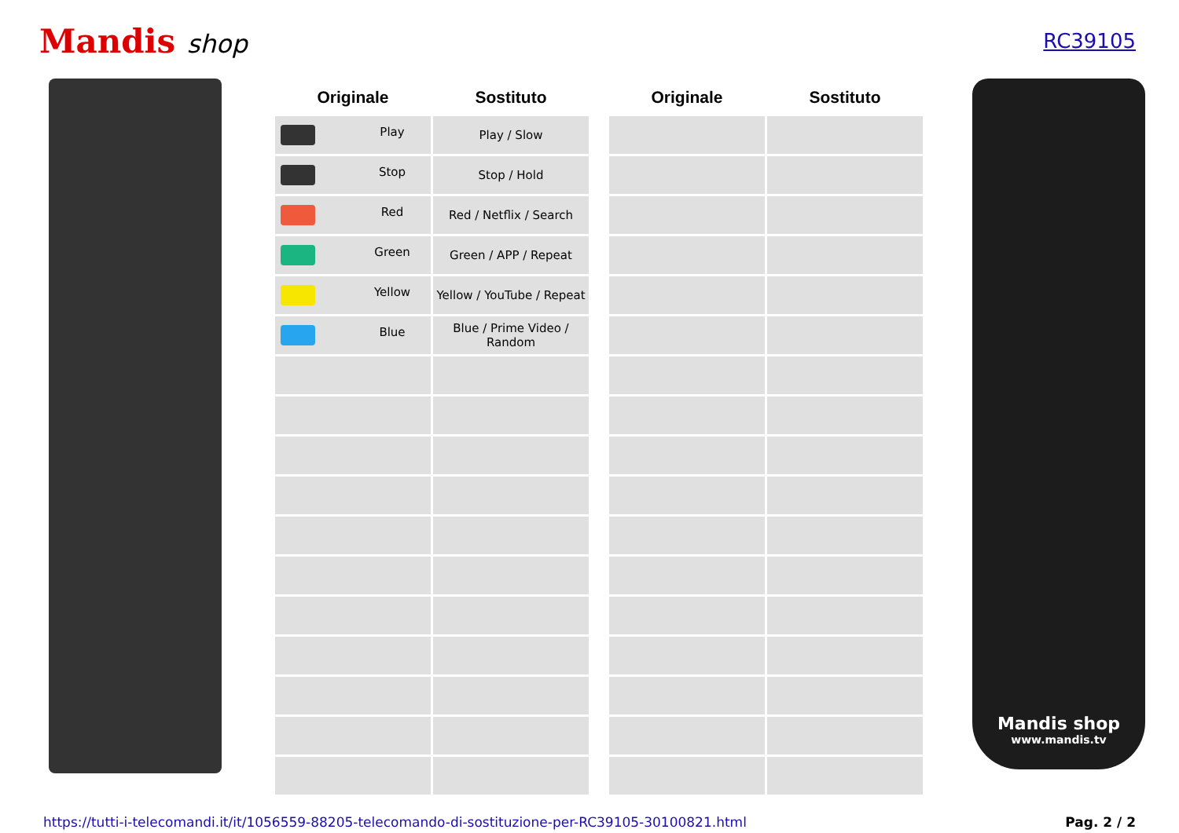Mandis shop
RC39105
| Originale | Sostituto |
| --- | --- |
| Play | Play / Slow |
| Stop | Stop / Hold |
| Red | Red / Netflix / Search |
| Green | Green / APP / Repeat |
| Yellow | Yellow / YouTube / Repeat |
| Blue | Blue / Prime Video / Random |
| Originale | Sostituto |
| --- | --- |
Mandis shop
www.mandis.tv
https://tutti-i-telecomandi.it/it/1056559-88205-telecomando-di-sostituzione-per-RC39105-30100821.html Pag. 2 / 2